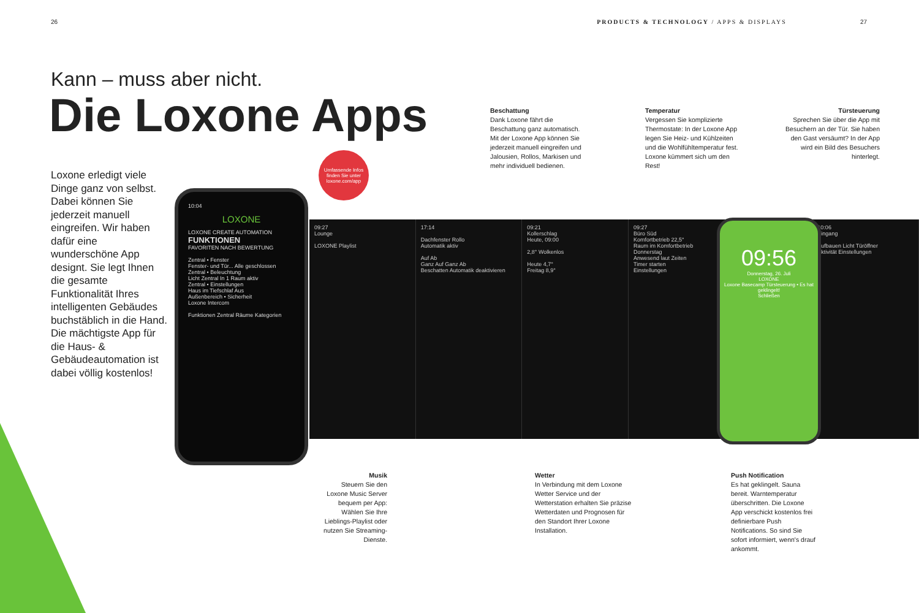26 PRODUCTS & TECHNOLOGY / APPS & DISPLAYS 27
Kann – muss aber nicht.
Die Loxone Apps
Loxone erledigt viele Dinge ganz von selbst. Dabei können Sie jederzeit manuell eingreifen. Wir haben dafür eine wunderschöne App designt. Sie legt Ihnen die gesamte Funktionalität Ihres intelligenten Gebäudes buchstäblich in die Hand. Die mächtigste App für die Haus- & Gebäudeautomation ist dabei völlig kostenlos!
Umfassende Infos finden Sie unter
loxone.com/app
Beschattung
Dank Loxone fährt die Beschattung ganz automatisch. Mit der Loxone App können Sie jederzeit manuell eingreifen und Jalousien, Rollos, Markisen und mehr individuell bedienen.
Temperatur
Vergessen Sie komplizierte Thermostate: In der Loxone App legen Sie Heiz- und Kühlzeiten und die Wohlfühltemperatur fest. Loxone kümmert sich um den Rest!
Türsteuerung
Sprechen Sie über die App mit Besuchern an der Tür. Sie haben den Gast versäumt? In der App wird ein Bild des Besuchers hinterlegt.
09:27
Lounge
LOXONE Playlist
17:14
Dachfenster Rollo
Automatik aktiv
Auf Ab
Ganz Auf Ganz Ab
Beschatten Automatik deaktivieren
09:21
Kollerschlag
Heute, 09:00
2,8° Wolkenlos
Heute 4,7°
Freitag 8,9°
09:27
Büro Süd
Komfortbetrieb 22,5°
Raum im Komfortbetrieb
Donnerstag
Anwesend laut Zeiten
Timer starten
Einstellungen
10:06
Eingang
Aufbauen Licht Türöffner
Aktivität Einstellungen
09:56
Donnerstag, 26. Juli
LOXONE
Loxone Basecamp Türsteuerung • Es hat geklingelt!
Schließen
10:04
LOXONE
LOXONE CREATE AUTOMATION
FUNKTIONEN
FAVORITEN NACH BEWERTUNG
Zentral • Fenster
Fenster- und Tür... Alle geschlossen
Zentral • Beleuchtung
Licht Zentral In 1 Raum aktiv
Zentral • Einstellungen
Haus im Tiefschlaf Aus
Außenbereich • Sicherheit
Loxone Intercom
Funktionen Zentral Räume Kategorien
Musik
Steuern Sie den Loxone Music Server bequem per App: Wählen Sie Ihre Lieblings-Playlist oder nutzen Sie Streaming-Dienste.
Wetter
In Verbindung mit dem Loxone Wetter Service und der Wetterstation erhalten Sie präzise Wetterdaten und Prognosen für den Standort Ihrer Loxone Installation.
Push Notification
Es hat geklingelt. Sauna bereit. Warntemperatur überschritten. Die Loxone App verschickt kostenlos frei definierbare Push Notifications. So sind Sie sofort informiert, wenn's drauf ankommt.